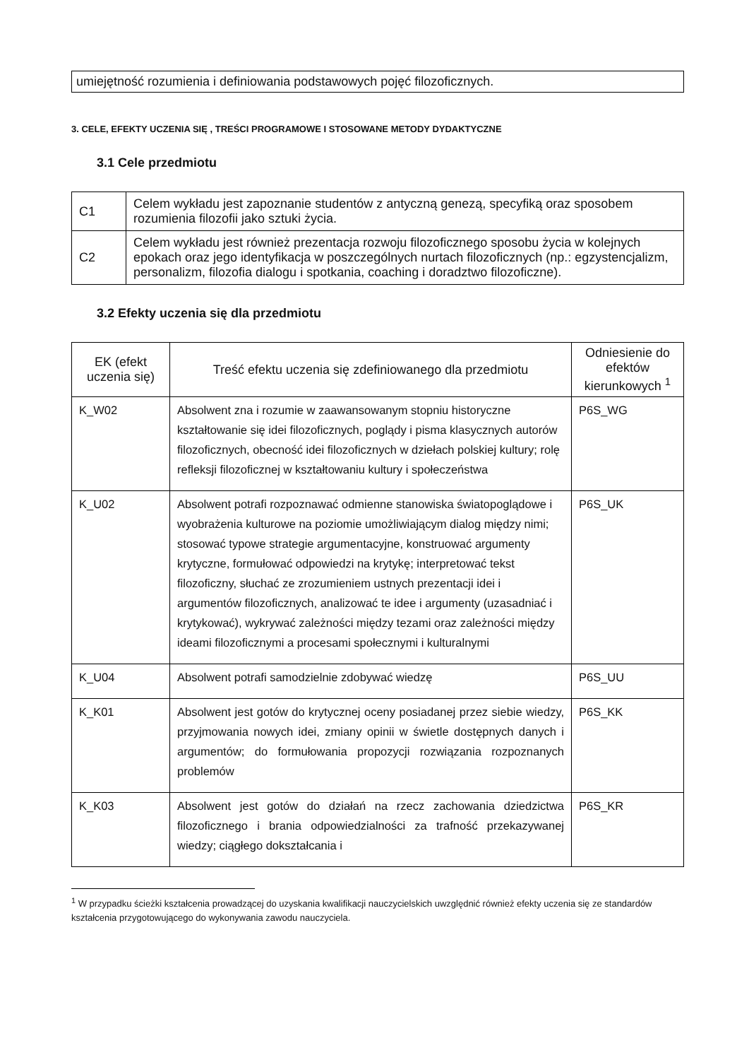| umiejętność rozumienia i definiowania podstawowych pojęć filozoficznych. |
3. CELE, EFEKTY UCZENIA SIĘ , TREŚCI PROGRAMOWE I STOSOWANE METODY DYDAKTYCZNE
3.1 Cele przedmiotu
| C1 | Celem wykładu jest zapoznanie studentów z antyczną genezą, specyfiką oraz sposobem rozumienia filozofii jako sztuki życia. |
| C2 | Celem wykładu jest również prezentacja rozwoju filozoficznego sposobu życia w kolejnych epokach oraz jego identyfikacja w poszczególnych nurtach filozoficznych (np.: egzystencjalizm, personalizm, filozofia dialogu i spotkania, coaching i doradztwo filozoficzne). |
3.2 Efekty uczenia się dla przedmiotu
| EK (efekt uczenia się) | Treść efektu uczenia się zdefiniowanego dla przedmiotu | Odniesienie do efektów kierunkowych <sup>1</sup> |
| --- | --- | --- |
| K_W02 | Absolwent zna i rozumie w zaawansowanym stopniu historyczne kształtowanie się idei filozoficznych, poglądy i pisma klasycznych autorów filozoficznych, obecność idei filozoficznych w dziełach polskiej kultury; rolę refleksji filozoficznej w kształtowaniu kultury i społeczeństwa | P6S_WG |
| K_U02 | Absolwent potrafi rozpoznawać odmienne stanowiska światopoglądowe i wyobrażenia kulturowe na poziomie umożliwiającym dialog między nimi; stosować typowe strategie argumentacyjne, konstruować argumenty krytyczne, formułować odpowiedzi na krytykę; interpretować tekst filozoficzny, słuchać ze zrozumieniem ustnych prezentacji idei i argumentów filozoficznych, analizować te idee i argumenty (uzasadniać i krytykować), wykrywać zależności między tezami oraz zależności między ideami filozoficznymi a procesami społecznymi i kulturalnymi | P6S_UK |
| K_U04 | Absolwent potrafi samodzielnie zdobywać wiedzę | P6S_UU |
| K_K01 | Absolwent jest gotów do krytycznej oceny posiadanej przez siebie wiedzy, przyjmowania nowych idei, zmiany opinii w świetle dostępnych danych i argumentów; do formułowania propozycji rozwiązania rozpoznanych problemów | P6S_KK |
| K_K03 | Absolwent jest gotów do działań na rzecz zachowania dziedzictwa filozoficznego i brania odpowiedzialności za trafność przekazywanej wiedzy; ciągłego dokształcania i | P6S_KR |
<sup>1</sup> W przypadku ścieżki kształcenia prowadzącej do uzyskania kwalifikacji nauczycielskich uwzględnić również efekty uczenia się ze standardów kształcenia przygotowującego do wykonywania zawodu nauczyciela.